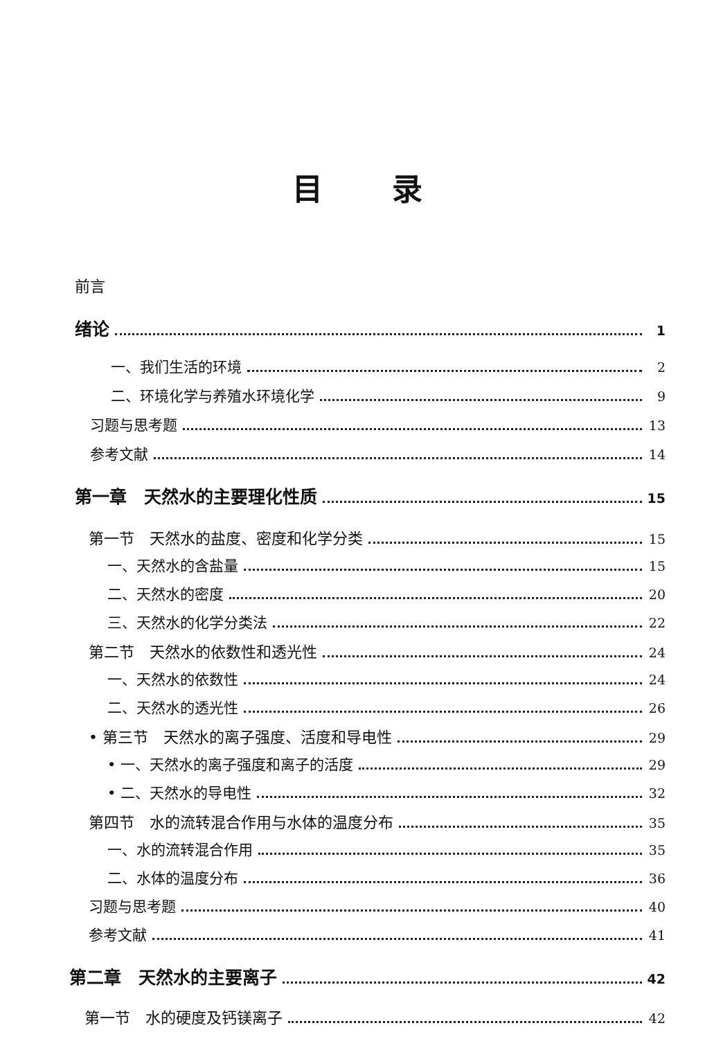目录
前言
绪论 1
一、我们生活的环境 2
二、环境化学与养殖水环境化学 9
习题与思考题 13
参考文献 14
第一章　天然水的主要理化性质 15
第一节　天然水的盐度、密度和化学分类 15
一、天然水的含盐量 15
二、天然水的密度 20
三、天然水的化学分类法 22
第二节　天然水的依数性和透光性 24
一、天然水的依数性 24
二、天然水的透光性 26
• 第三节　天然水的离子强度、活度和导电性 29
• 一、天然水的离子强度和离子的活度 29
• 二、天然水的导电性 32
第四节　水的流转混合作用与水体的温度分布 35
一、水的流转混合作用 35
二、水体的温度分布 36
习题与思考题 40
参考文献 41
第二章　天然水的主要离子 42
第一节　水的硬度及钙镁离子 42